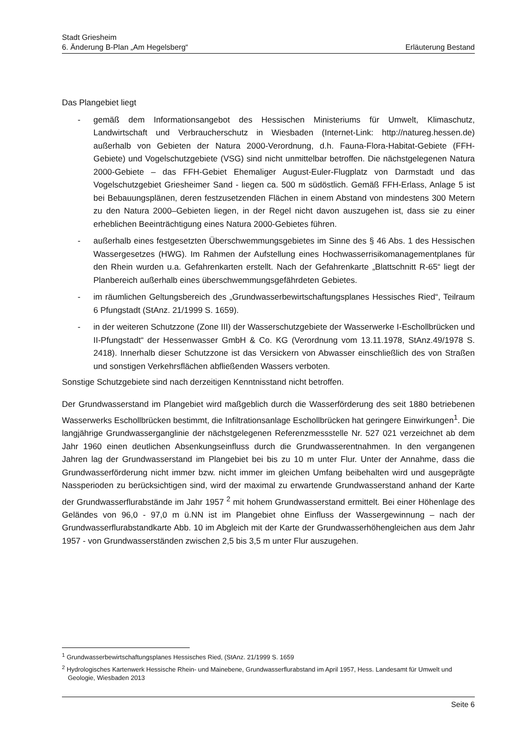Stadt Griesheim
6. Änderung B-Plan „Am Hegelsberg“ Erläuterung Bestand
Das Plangebiet liegt
- gemäß dem Informationsangebot des Hessischen Ministeriums für Umwelt, Klimaschutz, Landwirtschaft und Verbraucherschutz in Wiesbaden (Internet-Link: http://natureg.hessen.de) außerhalb von Gebieten der Natura 2000-Verordnung, d.h. Fauna-Flora-Habitat-Gebiete (FFH-Gebiete) und Vogelschutzgebiete (VSG) sind nicht unmittelbar betroffen. Die nächstgelegenen Natura 2000-Gebiete – das FFH-Gebiet Ehemaliger August-Euler-Flugplatz von Darmstadt und das Vogelschutzgebiet Griesheimer Sand - liegen ca. 500 m südöstlich. Gemäß FFH-Erlass, Anlage 5 ist bei Bebauungsplänen, deren festzusetzenden Flächen in einem Abstand von mindestens 300 Metern zu den Natura 2000–Gebieten liegen, in der Regel nicht davon auszugehen ist, dass sie zu einer erheblichen Beeinträchtigung eines Natura 2000-Gebietes führen.
- außerhalb eines festgesetzten Überschwemmungsgebietes im Sinne des § 46 Abs. 1 des Hessischen Wassergesetzes (HWG). Im Rahmen der Aufstellung eines Hochwasserrisikomanagementplanes für den Rhein wurden u.a. Gefahrenkarten erstellt. Nach der Gefahrenkarte „Blattschnitt R-65“ liegt der Planbereich außerhalb eines überschwemmungsgefährdeten Gebietes.
- im räumlichen Geltungsbereich des „Grundwasserbewirtschaftungsplanes Hessisches Ried“, Teilraum 6 Pfungstadt (StAnz. 21/1999 S. 1659).
- in der weiteren Schutzzone (Zone III) der Wasserschutzgebiete der Wasserwerke I-Eschollbrücken und II-Pfungstadt“ der Hessenwasser GmbH & Co. KG (Verordnung vom 13.11.1978, StAnz.49/1978 S. 2418). Innerhalb dieser Schutzzone ist das Versickern von Abwasser einschließlich des von Straßen und sonstigen Verkehrsflächen abfließenden Wassers verboten.
Sonstige Schutzgebiete sind nach derzeitigen Kenntnisstand nicht betroffen.
Der Grundwasserstand im Plangebiet wird maßgeblich durch die Wasserförderung des seit 1880 betriebenen Wasserwerks Eschollbrücken bestimmt, die Infiltrationsanlage Eschollbrücken hat geringere Einwirkungen<sup>1</sup>. Die langjährige Grundwasserganglinie der nächstgelegenen Referenzmessstelle Nr. 527 021 verzeichnet ab dem Jahr 1960 einen deutlichen Absenkungseinfluss durch die Grundwasserentnahmen. In den vergangenen Jahren lag der Grundwasserstand im Plangebiet bei bis zu 10 m unter Flur. Unter der Annahme, dass die Grundwasserförderung nicht immer bzw. nicht immer im gleichen Umfang beibehalten wird und ausgeprägte Nassperioden zu berücksichtigen sind, wird der maximal zu erwartende Grundwasserstand anhand der Karte der Grundwasserflurabstände im Jahr 1957 <sup>2</sup> mit hohem Grundwasserstand ermittelt. Bei einer Höhenlage des Geländes von 96,0 - 97,0 m ü.NN ist im Plangebiet ohne Einfluss der Wassergewinnung – nach der Grundwasserflurabstandkarte Abb. 10 im Abgleich mit der Karte der Grundwasserhöhengleichen aus dem Jahr 1957 - von Grundwasserständen zwischen 2,5 bis 3,5 m unter Flur auszugehen.
<sup>1</sup> Grundwasserbewirtschaftungsplanes Hessisches Ried, (StAnz. 21/1999 S. 1659
<sup>2</sup> Hydrologisches Kartenwerk Hessische Rhein- und Mainebene, Grundwasserflurabstand im April 1957, Hess. Landesamt für Umwelt und Geologie, Wiesbaden 2013
Seite 6